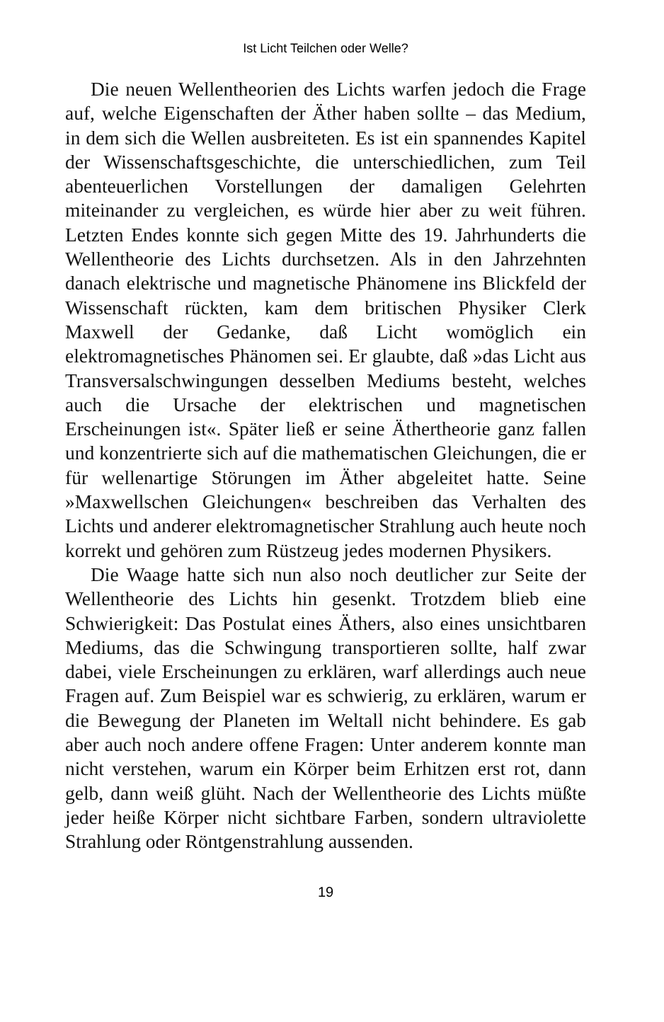Ist Licht Teilchen oder Welle?
Die neuen Wellentheorien des Lichts warfen jedoch die Frage auf, welche Eigenschaften der Äther haben sollte – das Medium, in dem sich die Wellen ausbreiteten. Es ist ein spannendes Kapitel der Wissenschaftsgeschichte, die unterschiedlichen, zum Teil abenteuerlichen Vorstellungen der damaligen Gelehrten miteinander zu vergleichen, es würde hier aber zu weit führen. Letzten Endes konnte sich gegen Mitte des 19. Jahrhunderts die Wellentheorie des Lichts durchsetzen. Als in den Jahrzehnten danach elektrische und magnetische Phänomene ins Blickfeld der Wissenschaft rückten, kam dem britischen Physiker Clerk Maxwell der Gedanke, daß Licht womöglich ein elektromagnetisches Phänomen sei. Er glaubte, daß »das Licht aus Transversalschwingungen desselben Mediums besteht, welches auch die Ursache der elektrischen und magnetischen Erscheinungen ist«. Später ließ er seine Äthertheorie ganz fallen und konzentrierte sich auf die mathematischen Gleichungen, die er für wellenartige Störungen im Äther abgeleitet hatte. Seine »Maxwellschen Gleichungen« beschreiben das Verhalten des Lichts und anderer elektromagnetischer Strahlung auch heute noch korrekt und gehören zum Rüstzeug jedes modernen Physikers.
Die Waage hatte sich nun also noch deutlicher zur Seite der Wellentheorie des Lichts hin gesenkt. Trotzdem blieb eine Schwierigkeit: Das Postulat eines Äthers, also eines unsichtbaren Mediums, das die Schwingung transportieren sollte, half zwar dabei, viele Erscheinungen zu erklären, warf allerdings auch neue Fragen auf. Zum Beispiel war es schwierig, zu erklären, warum er die Bewegung der Planeten im Weltall nicht behindere. Es gab aber auch noch andere offene Fragen: Unter anderem konnte man nicht verstehen, warum ein Körper beim Erhitzen erst rot, dann gelb, dann weiß glüht. Nach der Wellentheorie des Lichts müßte jeder heiße Körper nicht sichtbare Farben, sondern ultraviolette Strahlung oder Röntgenstrahlung aussenden.
19